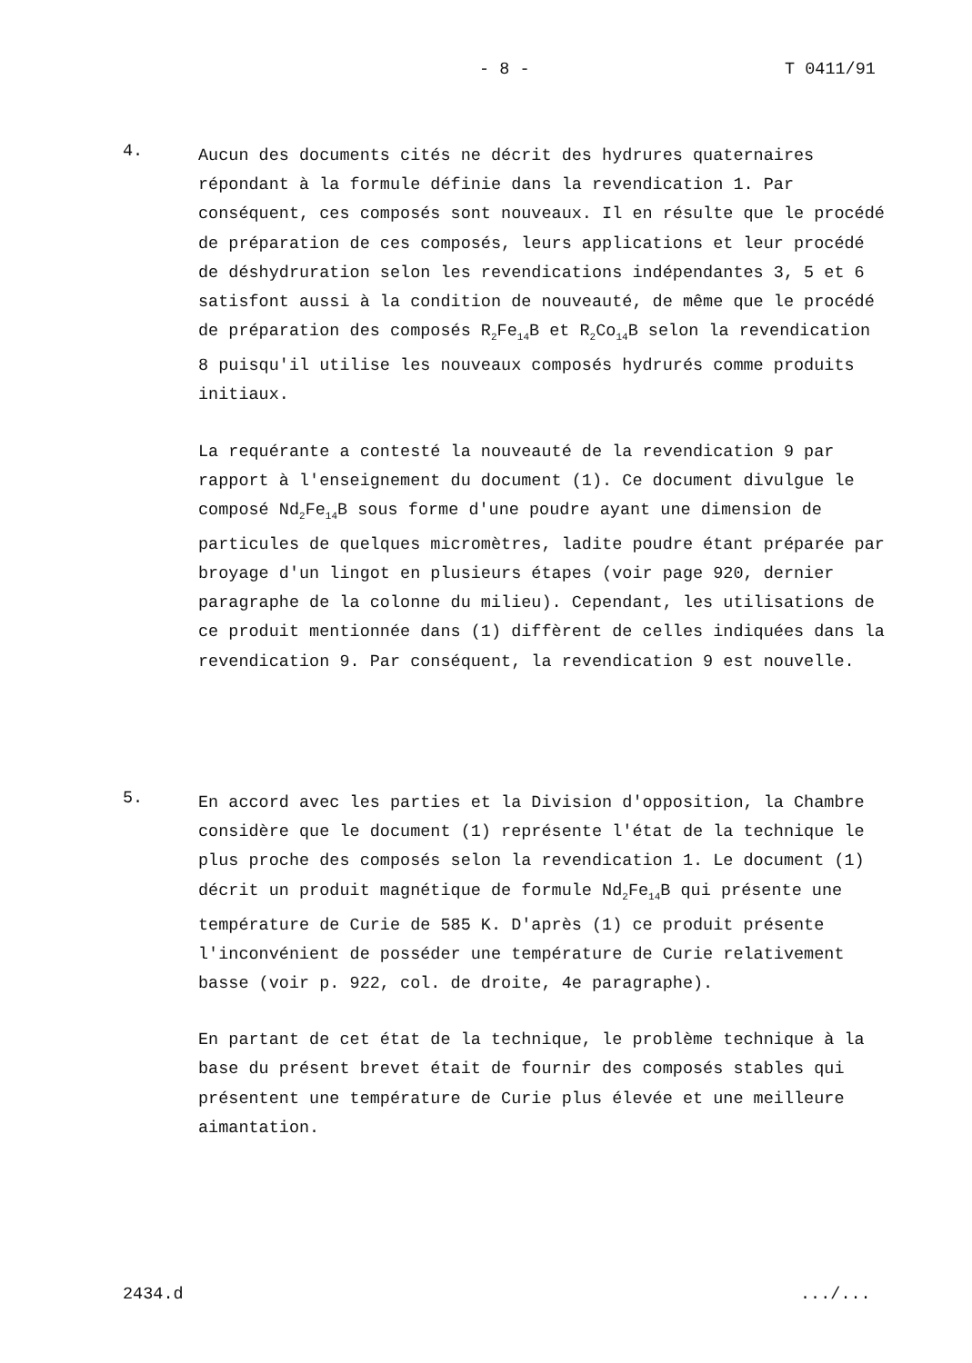- 8 - T 0411/91
4.
Aucun des documents cités ne décrit des hydrures quaternaires répondant à la formule définie dans la revendication 1. Par conséquent, ces composés sont nouveaux. Il en résulte que le procédé de préparation de ces composés, leurs applications et leur procédé de déshydruration selon les revendications indépendantes 3, 5 et 6 satisfont aussi à la condition de nouveauté, de même que le procédé de préparation des composés R<sub>2</sub>Fe<sub>14</sub>B et R<sub>2</sub>Co<sub>14</sub>B selon la revendication 8 puisqu'il utilise les nouveaux composés hydrurés comme produits initiaux.
La requérante a contesté la nouveauté de la revendication 9 par rapport à l'enseignement du document (1). Ce document divulgue le composé Nd<sub>2</sub>Fe<sub>14</sub>B sous forme d'une poudre ayant une dimension de particules de quelques micromètres, ladite poudre étant préparée par broyage d'un lingot en plusieurs étapes (voir page 920, dernier paragraphe de la colonne du milieu). Cependant, les utilisations de ce produit mentionnée dans (1) diffèrent de celles indiquées dans la revendication 9. Par conséquent, la revendication 9 est nouvelle.
5.
En accord avec les parties et la Division d'opposition, la Chambre considère que le document (1) représente l'état de la technique le plus proche des composés selon la revendication 1. Le document (1) décrit un produit magnétique de formule Nd<sub>2</sub>Fe<sub>14</sub>B qui présente une température de Curie de 585 K. D'après (1) ce produit présente l'inconvénient de posséder une température de Curie relativement basse (voir p. 922, col. de droite, 4e paragraphe).
En partant de cet état de la technique, le problème technique à la base du présent brevet était de fournir des composés stables qui présentent une température de Curie plus élevée et une meilleure aimantation.
2434.d .../...